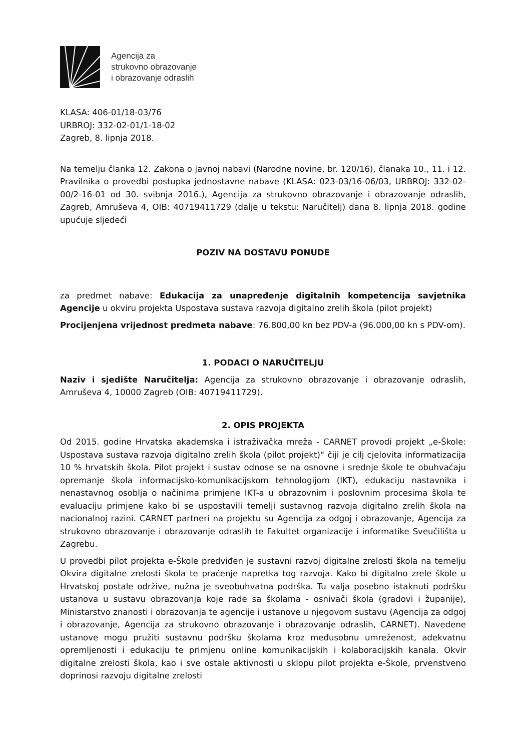Agencija za
strukovno obrazovanje
i obrazovanje odraslih
KLASA: 406-01/18-03/76
URBROJ: 332-02-01/1-18-02
Zagreb, 8. lipnja 2018.
Na temelju članka 12. Zakona o javnoj nabavi (Narodne novine, br. 120/16), članaka 10., 11. i 12. Pravilnika o provedbi postupka jednostavne nabave (KLASA: 023-03/16-06/03, URBROJ: 332-02-00/2-16-01 od 30. svibnja 2016.), Agencija za strukovno obrazovanje i obrazovanje odraslih, Zagreb, Amruševa 4, OIB: 40719411729 (dalje u tekstu: Naručitelj) dana 8. lipnja 2018. godine upućuje sljedeći
POZIV NA DOSTAVU PONUDE
za predmet nabave: Edukacija za unapređenje digitalnih kompetencija savjetnika Agencije u okviru projekta Uspostava sustava razvoja digitalno zrelih škola (pilot projekt)
Procijenjena vrijednost predmeta nabave: 76.800,00 kn bez PDV-a (96.000,00 kn s PDV-om).
1. PODACI O NARUČITELJU
Naziv i sjedište Naručitelja: Agencija za strukovno obrazovanje i obrazovanje odraslih, Amruševa 4, 10000 Zagreb (OIB: 40719411729).
2. OPIS PROJEKTA
Od 2015. godine Hrvatska akademska i istraživačka mreža - CARNET provodi projekt „e-Škole: Uspostava sustava razvoja digitalno zrelih škola (pilot projekt)“ čiji je cilj cjelovita informatizacija 10 % hrvatskih škola. Pilot projekt i sustav odnose se na osnovne i srednje škole te obuhvaćaju opremanje škola informacijsko-komunikacijskom tehnologijom (IKT), edukaciju nastavnika i nenastavnog osoblja o načinima primjene IKT-a u obrazovnim i poslovnim procesima škola te evaluaciju primjene kako bi se uspostavili temelji sustavnog razvoja digitalno zrelih škola na nacionalnoj razini. CARNET partneri na projektu su Agencija za odgoj i obrazovanje, Agencija za strukovno obrazovanje i obrazovanje odraslih te Fakultet organizacije i informatike Sveučilišta u Zagrebu.
U provedbi pilot projekta e-Škole predviđen je sustavni razvoj digitalne zrelosti škola na temelju Okvira digitalne zrelosti škola te praćenje napretka tog razvoja. Kako bi digitalno zrele škole u Hrvatskoj postale održive, nužna je sveobuhvatna podrška. Tu valja posebno istaknuti podršku ustanova u sustavu obrazovanja koje rade sa školama - osnivači škola (gradovi i županije), Ministarstvo znanosti i obrazovanja te agencije i ustanove u njegovom sustavu (Agencija za odgoj i obrazovanje, Agencija za strukovno obrazovanje i obrazovanje odraslih, CARNET). Navedene ustanove mogu pružiti sustavnu podršku školama kroz međusobnu umreženost, adekvatnu opremljenosti i edukaciju te primjenu online komunikacijskih i kolaboracijskih kanala. Okvir digitalne zrelosti škola, kao i sve ostale aktivnosti u sklopu pilot projekta e-Škole, prvenstveno doprinosi razvoju digitalne zrelosti